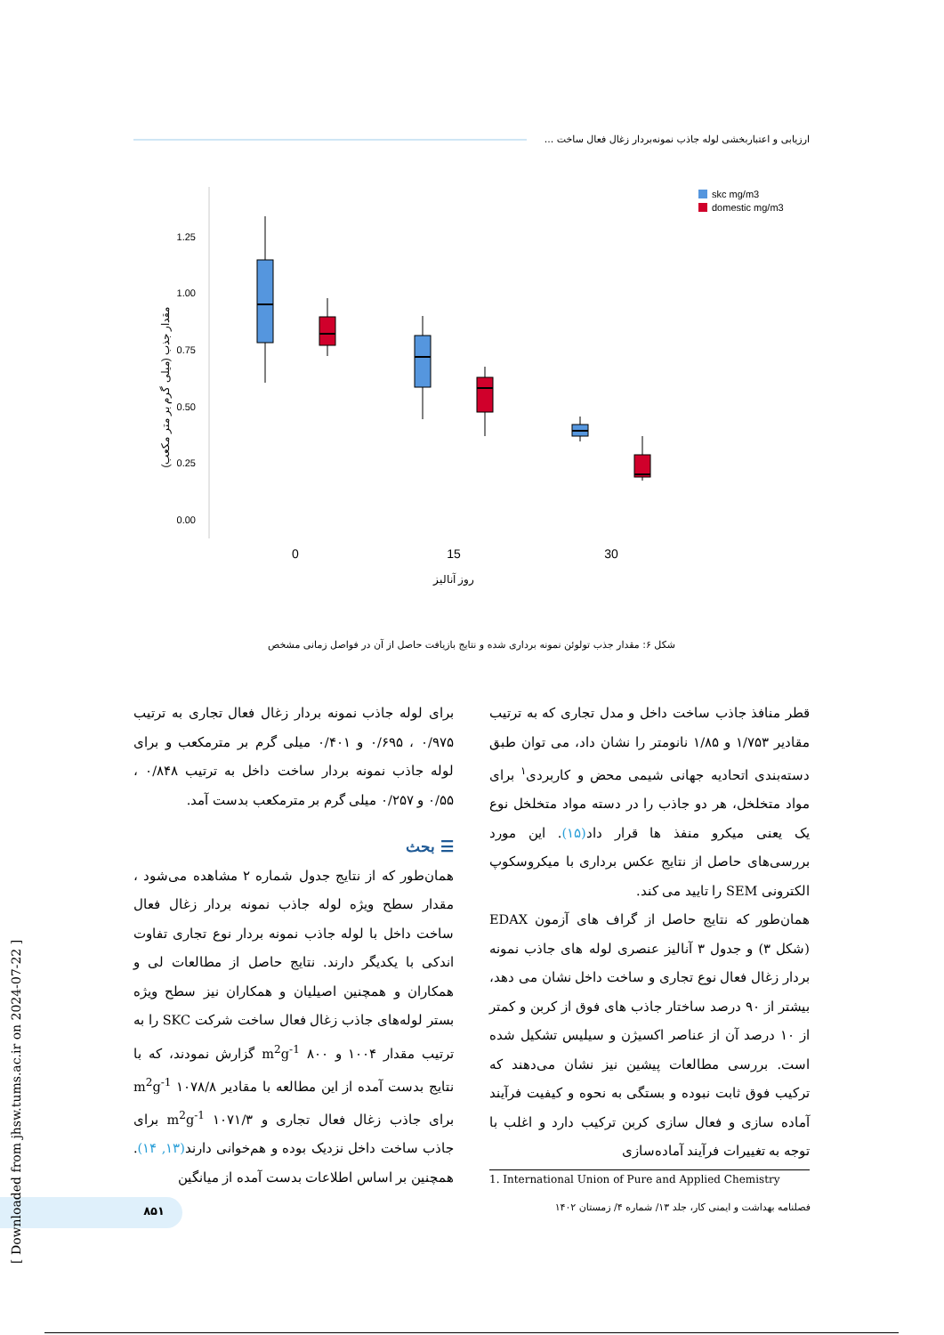ارزیابی و اعتباربخشی لوله جاذب نمونه‌بردار زغال فعال ساخت ...
1.25
1.00
0.75
0.50
0.25
0.00
مقدار جذب (میلی گرم بر متر مکعب)
0
15
30
روز آنالیز
skc mg/m3
domestic mg/m3
شکل ۶: مقدار جذب تولوئن نمونه برداری شده و نتایج بازیافت حاصل از آن در فواصل زمانی مشخص
برای لوله جاذب نمونه بردار زغال فعال تجاری به ترتیب ۰/۹۷۵ ، ۰/۶۹۵ و ۰/۴۰۱ میلی گرم بر مترمکعب و برای لوله جاذب نمونه بردار ساخت داخل به ترتیب ۰/۸۴۸ ، ۰/۵۵ و ۰/۲۵۷ میلی گرم بر مترمکعب بدست آمد.
☰ بحث
همان‌طور که از نتایج جدول شماره ۲ مشاهده می‌شود ، مقدار سطح ویژه لوله جاذب نمونه بردار زغال فعال ساخت داخل با لوله جاذب نمونه بردار نوع تجاری تفاوت اندکی با یکدیگر دارند. نتایج حاصل از مطالعات لی و همکاران و همچنین اصیلیان و همکاران نیز سطح ویژه بستر لوله‌های جاذب زغال فعال ساخت شرکت SKC را به ترتیب مقدار ۱۰۰۴ و ۸۰۰ m<sup>2</sup>g<sup>-1</sup> گزارش نمودند، که با نتایج بدست آمده از این مطالعه با مقادیر ۱۰۷۸/۸ m<sup>2</sup>g<sup>-1</sup> برای جاذب زغال فعال تجاری و ۱۰۷۱/۳ m<sup>2</sup>g<sup>-1</sup> برای جاذب ساخت داخل نزدیک بوده و هم‌خوانی دارند(۱۳, ۱۴). همچنین بر اساس اطلاعات بدست آمده از میانگین
قطر منافذ جاذب ساخت داخل و مدل تجاری که به ترتیب مقادیر ۱/۷۵۳ و ۱/۸۵ نانومتر را نشان داد، می توان طبق دسته‌بندی اتحادیه جهانی شیمی محض و کاربردی<sup>۱</sup> برای مواد متخلخل، هر دو جاذب را در دسته مواد متخلخل نوع یک یعنی میکرو منفذ ها قرار داد(۱۵). این مورد بررسی‌های حاصل از نتایج عکس برداری با میکروسکوپ الکترونی SEM را تایید می کند.
همان‌طور که نتایج حاصل از گراف های آزمون EDAX (شکل ۳) و جدول ۳ آنالیز عنصری لوله های جاذب نمونه بردار زغال فعال نوع تجاری و ساخت داخل نشان می دهد، بیشتر از ۹۰ درصد ساختار جاذب های فوق از کربن و کمتر از ۱۰ درصد آن از عناصر اکسیژن و سیلیس تشکیل شده است. بررسی مطالعات پیشین نیز نشان می‌دهند که ترکیب فوق ثابت نبوده و بستگی به نحوه و کیفیت فرآیند آماده سازی و فعال سازی کربن ترکیب دارد و اغلب با توجه به تغییرات فرآیند آماده‌سازی
1. International Union of Pure and Applied Chemistry
فصلنامه بهداشت و ایمنی کار، جلد ۱۳/ شماره ۴/ زمستان ۱۴۰۲
۸۵۱
[ Downloaded from jhsw.tums.ac.ir on 2024-07-22 ]